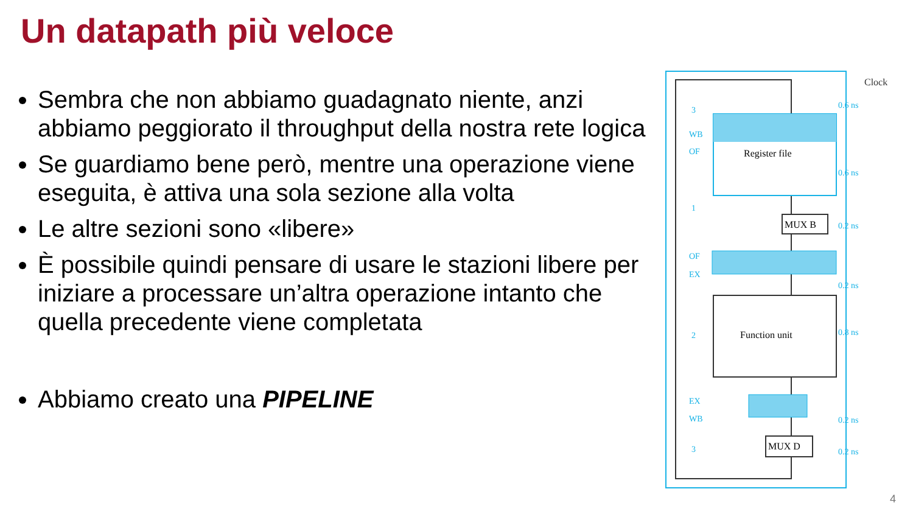Un datapath più veloce
Sembra che non abbiamo guadagnato niente, anzi abbiamo peggiorato il throughput della nostra rete logica
Se guardiamo bene però, mentre una operazione viene eseguita, è attiva una sola sezione alla volta
Le altre sezioni sono «libere»
È possibile quindi pensare di usare le stazioni libere per iniziare a processare un’altra operazione intanto che quella precedente viene completata
Abbiamo creato una PIPELINE
Register file
MUX B
Function unit
MUX D
Clock
0.6 ns
0.6 ns
0.2 ns
0.2 ns
0.8 ns
0.2 ns
0.2 ns
3
WB
OF
1
OF
EX
2
EX
WB
3
4